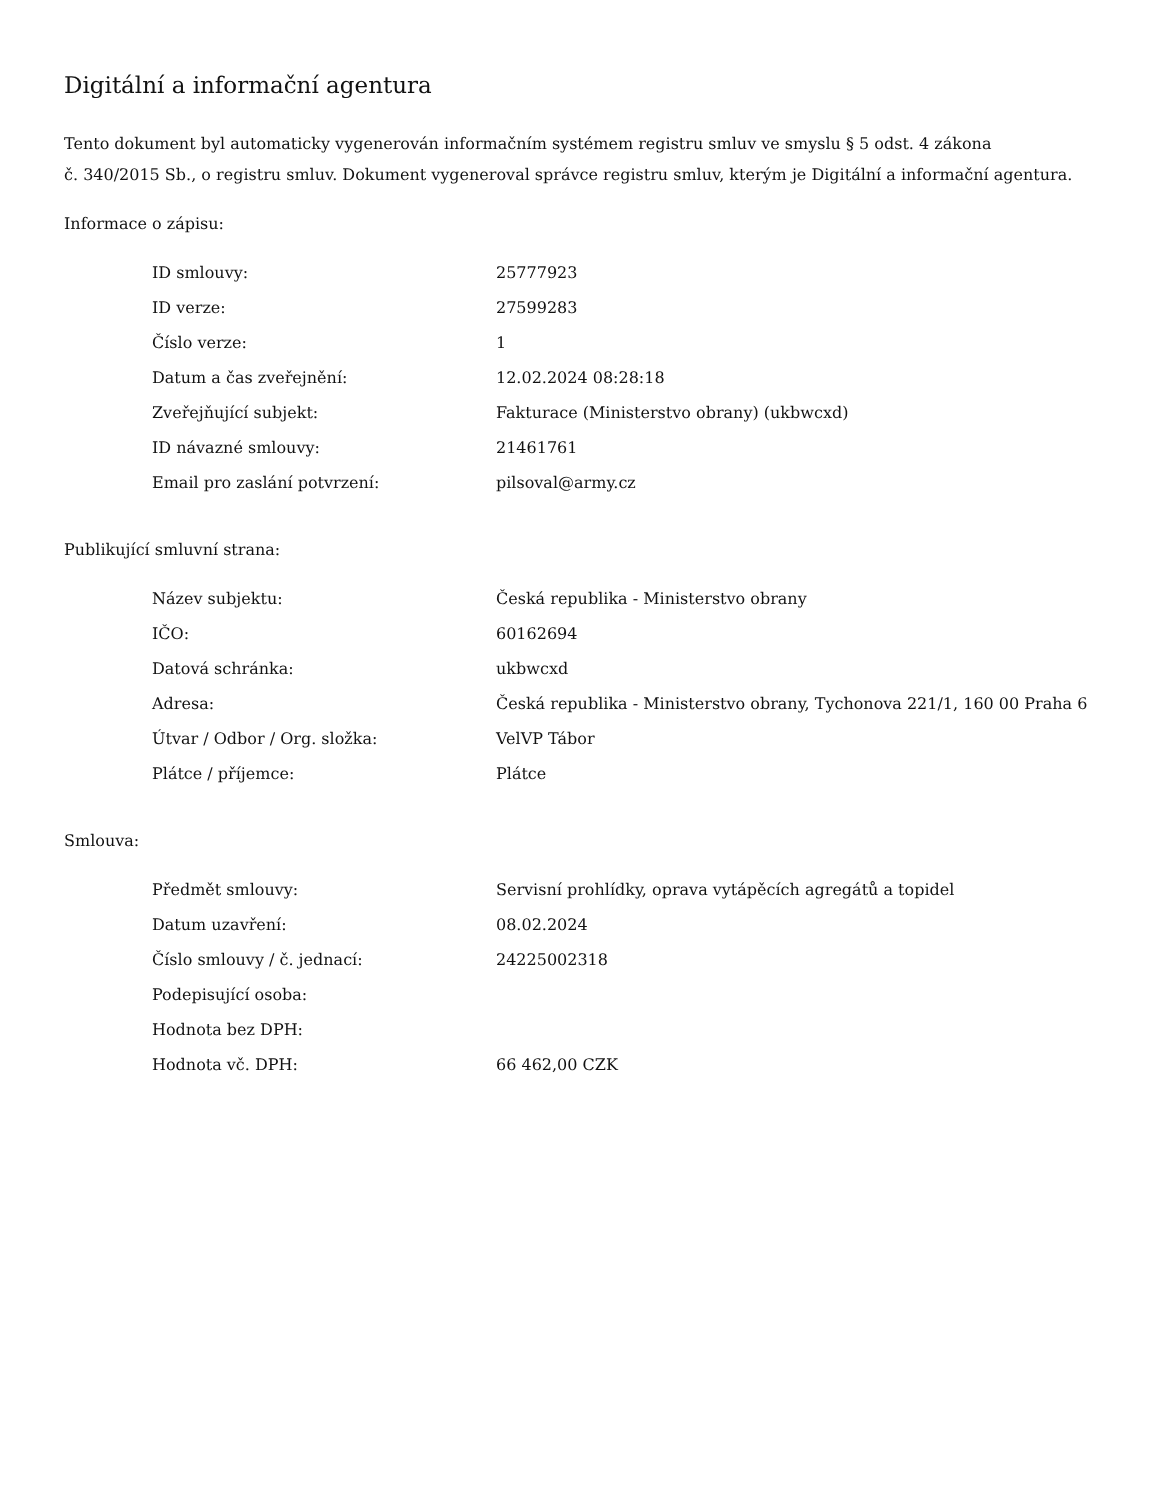Digitální a informační agentura
Tento dokument byl automaticky vygenerován informačním systémem registru smluv ve smyslu § 5 odst. 4 zákona
č. 340/2015 Sb., o registru smluv. Dokument vygeneroval správce registru smluv, kterým je Digitální a informační agentura.
Informace o zápisu:
| ID smlouvy: | 25777923 |
| ID verze: | 27599283 |
| Číslo verze: | 1 |
| Datum a čas zveřejnění: | 12.02.2024 08:28:18 |
| Zveřejňující subjekt: | Fakturace (Ministerstvo obrany) (ukbwcxd) |
| ID návazné smlouvy: | 21461761 |
| Email pro zaslání potvrzení: | pilsoval@army.cz |
Publikující smluvní strana:
| Název subjektu: | Česká republika - Ministerstvo obrany |
| IČO: | 60162694 |
| Datová schránka: | ukbwcxd |
| Adresa: | Česká republika - Ministerstvo obrany, Tychonova 221/1, 160 00 Praha 6 |
| Útvar / Odbor / Org. složka: | VelVP Tábor |
| Plátce / příjemce: | Plátce |
Smlouva:
| Předmět smlouvy: | Servisní prohlídky, oprava vytápěcích agregátů a topidel |
| Datum uzavření: | 08.02.2024 |
| Číslo smlouvy / č. jednací: | 24225002318 |
| Podepisující osoba: | |
| Hodnota bez DPH: | |
| Hodnota vč. DPH: | 66 462,00 CZK |